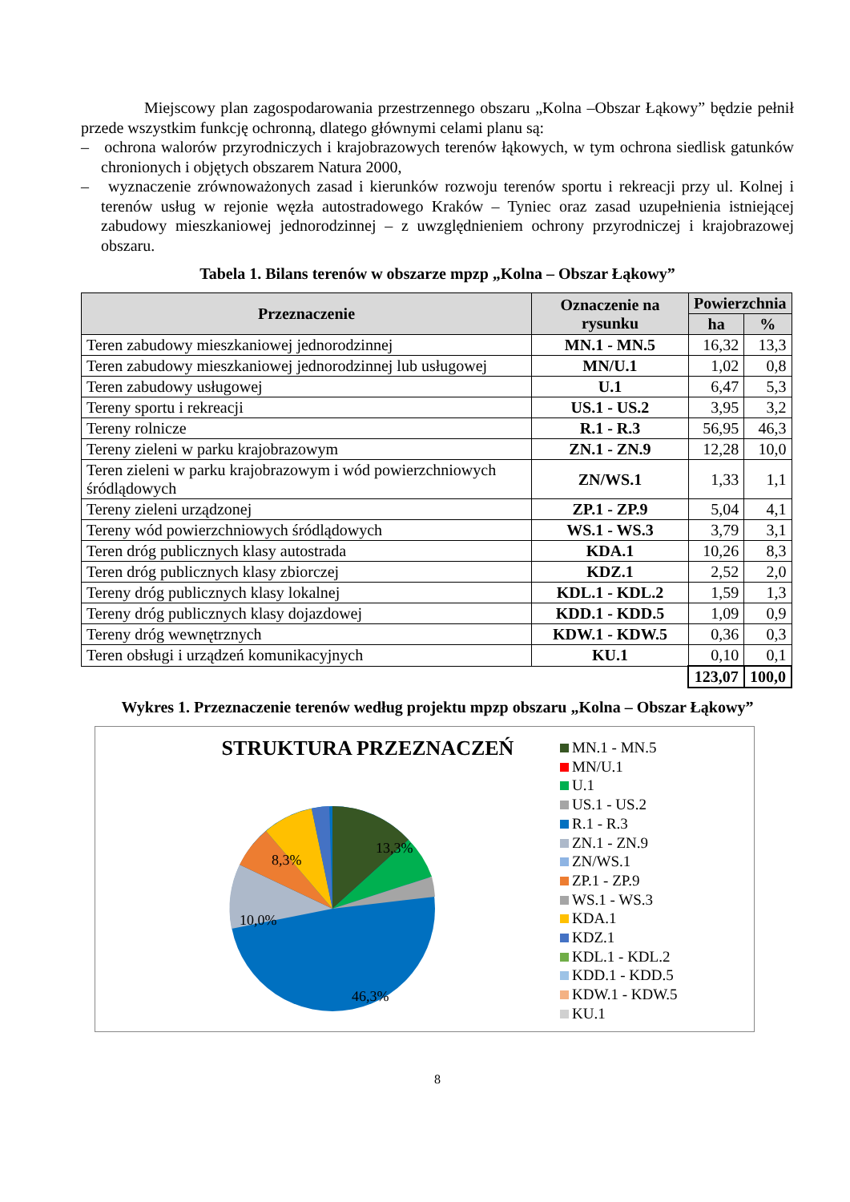Miejscowy plan zagospodarowania przestrzennego obszaru „Kolna –Obszar Łąkowy” będzie pełnił przede wszystkim funkcję ochronną, dlatego głównymi celami planu są:
– ochrona walorów przyrodniczych i krajobrazowych terenów łąkowych, w tym ochrona siedlisk gatunków chronionych i objętych obszarem Natura 2000,
– wyznaczenie zrównoważonych zasad i kierunków rozwoju terenów sportu i rekreacji przy ul. Kolnej i terenów usług w rejonie węzła autostradowego Kraków – Tyniec oraz zasad uzupełnienia istniejącej zabudowy mieszkaniowej jednorodzinnej – z uwzględnieniem ochrony przyrodniczej i krajobrazowej obszaru.
Tabela 1. Bilans terenów w obszarze mpzp „Kolna – Obszar Łąkowy”
| Przeznaczenie | Oznaczenie na rysunku | Powierzchnia | |
| --- | --- | --- | --- |
| | | ha | % |
| Teren zabudowy mieszkaniowej jednorodzinnej | MN.1 - MN.5 | 16,32 | 13,3 |
| Teren zabudowy mieszkaniowej jednorodzinnej lub usługowej | MN/U.1 | 1,02 | 0,8 |
| Teren zabudowy usługowej | U.1 | 6,47 | 5,3 |
| Tereny sportu i rekreacji | US.1 - US.2 | 3,95 | 3,2 |
| Tereny rolnicze | R.1 - R.3 | 56,95 | 46,3 |
| Tereny zieleni w parku krajobrazowym | ZN.1 - ZN.9 | 12,28 | 10,0 |
| Teren zieleni w parku krajobrazowym i wód powierzchniowych śródlądowych | ZN/WS.1 | 1,33 | 1,1 |
| Tereny zieleni urządzonej | ZP.1 - ZP.9 | 5,04 | 4,1 |
| Tereny wód powierzchniowych śródlądowych | WS.1 - WS.3 | 3,79 | 3,1 |
| Teren dróg publicznych klasy autostrada | KDA.1 | 10,26 | 8,3 |
| Teren dróg publicznych klasy zbiorczej | KDZ.1 | 2,52 | 2,0 |
| Tereny dróg publicznych klasy lokalnej | KDL.1 - KDL.2 | 1,59 | 1,3 |
| Tereny dróg publicznych klasy dojazdowej | KDD.1 - KDD.5 | 1,09 | 0,9 |
| Tereny dróg wewnętrznych | KDW.1 - KDW.5 | 0,36 | 0,3 |
| Teren obsługi i urządzeń komunikacyjnych | KU.1 | 0,10 | 0,1 |
| | | 123,07 | 100,0 |
Wykres 1. Przeznaczenie terenów według projektu mpzp obszaru „Kolna – Obszar Łąkowy”
STRUKTURA PRZEZNACZEŃ
13,3%
8,3%
10,0%
46,3%
MN.1 - MN.5
MN/U.1
U.1
US.1 - US.2
R.1 - R.3
ZN.1 - ZN.9
ZN/WS.1
ZP.1 - ZP.9
WS.1 - WS.3
KDA.1
KDZ.1
KDL.1 - KDL.2
KDD.1 - KDD.5
KDW.1 - KDW.5
KU.1
8